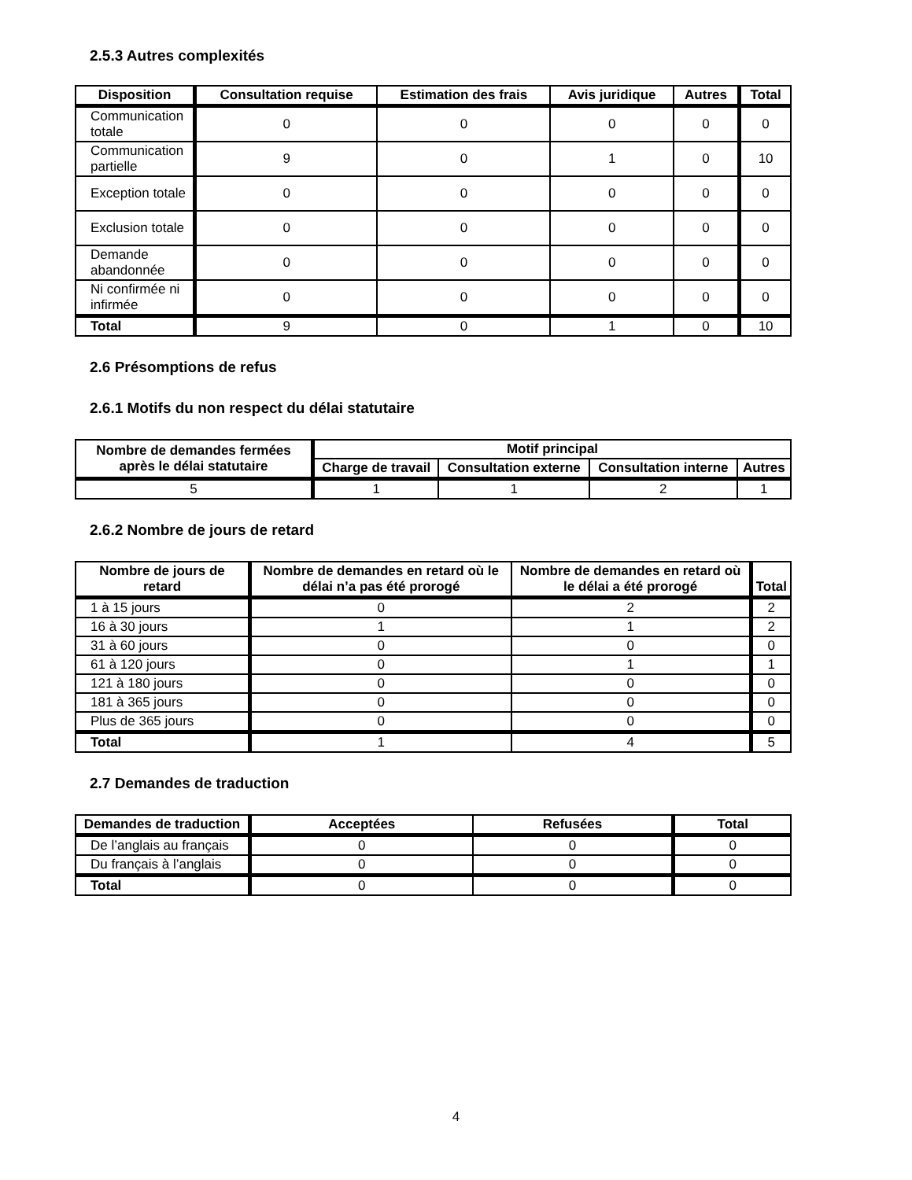2.5.3 Autres complexités
| Disposition | Consultation requise | Estimation des frais | Avis juridique | Autres | Total |
| --- | --- | --- | --- | --- | --- |
| Communication totale | 0 | 0 | 0 | 0 | 0 |
| Communication partielle | 9 | 0 | 1 | 0 | 10 |
| Exception totale | 0 | 0 | 0 | 0 | 0 |
| Exclusion totale | 0 | 0 | 0 | 0 | 0 |
| Demande abandonnée | 0 | 0 | 0 | 0 | 0 |
| Ni confirmée ni infirmée | 0 | 0 | 0 | 0 | 0 |
| Total | 9 | 0 | 1 | 0 | 10 |
2.6 Présomptions de refus
2.6.1 Motifs du non respect du délai statutaire
| Nombre de demandes fermées après le délai statutaire | Motif principal | | | |
| --- | --- | --- | --- | --- |
| | Charge de travail | Consultation externe | Consultation interne | Autres |
| 5 | 1 | 1 | 2 | 1 |
2.6.2 Nombre de jours de retard
| Nombre de jours de retard | Nombre de demandes en retard où le délai n’a pas été prorogé | Nombre de demandes en retard où le délai a été prorogé | Total |
| --- | --- | --- | --- |
| 1 à 15 jours | 0 | 2 | 2 |
| 16 à 30 jours | 1 | 1 | 2 |
| 31 à 60 jours | 0 | 0 | 0 |
| 61 à 120 jours | 0 | 1 | 1 |
| 121 à 180 jours | 0 | 0 | 0 |
| 181 à 365 jours | 0 | 0 | 0 |
| Plus de 365 jours | 0 | 0 | 0 |
| Total | 1 | 4 | 5 |
2.7 Demandes de traduction
| Demandes de traduction | Acceptées | Refusées | Total |
| --- | --- | --- | --- |
| De l’anglais au français | 0 | 0 | 0 |
| Du français à l’anglais | 0 | 0 | 0 |
| Total | 0 | 0 | 0 |
4